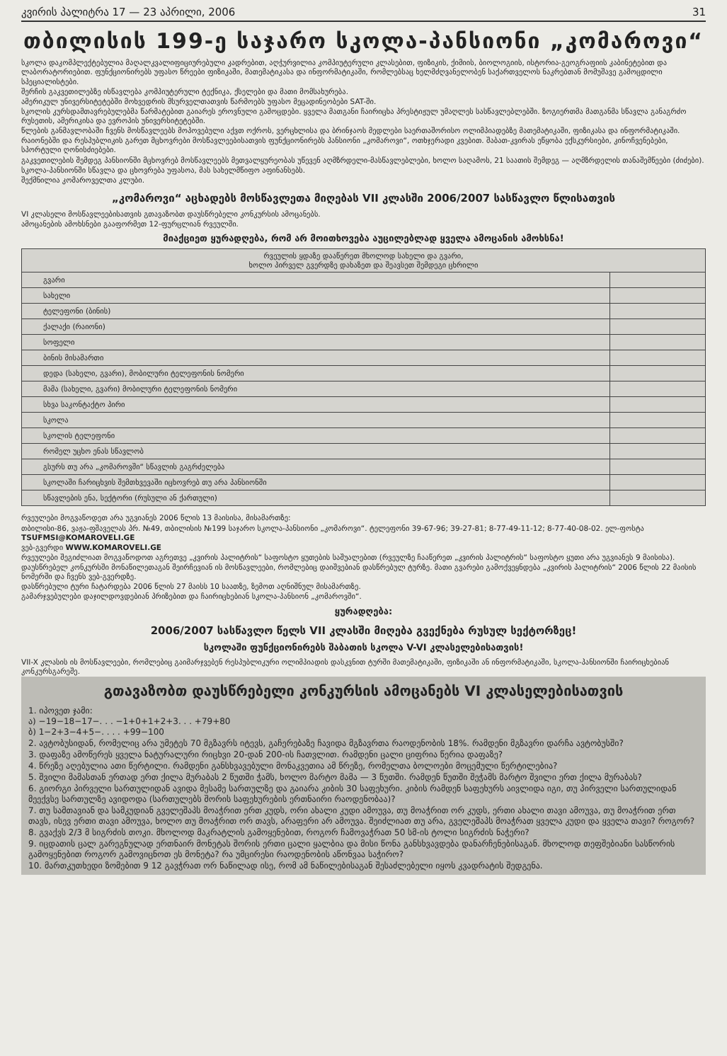კვირის პალიტრა 17 — 23 აპრილი, 2006 31
თბილისის 199-ე საჯარო სკოლა-პანსიონი „კომაროვი“
სკოლა დაკომპლექტებულია მაღალკვალიფიციურებული კადრებით, აღჭურვილია კომპიუტერული კლასებით, ფიზიკის, ქიმიის, ბიოლოგიის, ისტორია-გეოგრაფიის კაბინეტებით და ლაბორატორიებით. ფუნქციონირებს უფასო წრეები ფიზიკაში, მათემატიკასა და ინფორმატიკაში, რომლებსაც ხელმძღვანელობენ საქართველოს ნაკრებთან მომუშავე გამოცდილი სპეციალისტები.
შერჩის გაკვეთილებზე ისწავლება კომპიუტერული ტექნიკა, ქსელები და მათი მომსახურება.
ამერიკულ უნივერსიტეტებში მოხვედრის მსურველთათვის წარმოებს უფასო მეცადინეობები SAT-ში.
სკოლის კურსდამთავრებულებმა წარმატებით გაიარეს ეროვნული გამოცდები. ყველა მათგანი ჩაირიცხა პრესტიჟულ უმაღლეს სასწავლებლებში. ზოგიერთმა მათგანმა სწავლა განაგრძო რუსეთის, ამერიკისა და ევროპის უნივერსიტეტებში.
წლების განმავლობაში ჩვენს მოსწავლეებს მოპოვებული აქვთ ოქროს, ვერცხლისა და ბრინჯაოს მედლები საერთაშორისო ოლიმპიადებზე მათემატიკაში, ფიზიკასა და ინფორმატიკაში.
რაიონებში და რესპუბლიკის გარეთ მცხოვრები მოსწავლეებისათვის ფუნქციონირებს პანსიონი „კომაროვი“, ოთხჯერადი კვებით. შაბათ-კვირას ეწყობა ექსკურსიები, კინოჩვენებები, სპორტული ღონისძიებები.
გაკვეთილების შემდეგ პანსიონში მცხოვრებ მოსწავლეებს მეთვალყურეობას უწევენ აღმზრდელი-მასწავლებლები, ხოლო საღამოს, 21 საათის შემდეგ — აღმზრდელის თანაშემწეები (ძიძები).
სკოლა-პანსიონში სწავლა და ცხოვრება უფასოა, მას სახელმწიფო აფინანსებს.
შექმნილია კომაროველთა კლუბი.
„კომაროვი“ აცხადებს მოსწავლეთა მიღებას VII კლასში 2006/2007 სასწავლო წლისათვის
VI კლასელი მოსწავლეებისათვის გთავაზობთ დაუსწრებელი კონკურსის ამოცანებს.
ამოცანების ამოხსნები გააფორმეთ 12-ფურცლიან რვეულში.
მიაქციეთ ყურადღება, რომ არ მოითხოვება აუცილებლად ყველა ამოცანის ამოხსნა!
| რვეულის ყდაზე დააწერეთ მხოლოდ სახელი და გვარი, ხოლო პირველ გვერდზე დახაზეთ და შეავსეთ შემდეგი ცხრილი | |
| გვარი | |
| სახელი | |
| ტელეფონი (ბინის) | |
| ქალაქი (რაიონი) | |
| სოფელი | |
| ბინის მისამართი | |
| დედა (სახელი, გვარი), მობილური ტელეფონის ნომერი | |
| მამა (სახელი, გვარი) მობილური ტელეფონის ნომერი | |
| სხვა საკონტაქტო პირი | |
| სკოლა | |
| სკოლის ტელეფონი | |
| რომელ უცხო ენას სწავლობ | |
| გსურს თუ არა „კომაროვში“ სწავლის გაგრძელება | |
| სკოლაში ჩარიცხვის შემთხვევაში იცხოვრებ თუ არა პანსიონში | |
| სწავლების ენა, სექტორი (რუსული ან ქართული) | |
რვეულები მოგვაწოდეთ არა უგვიანეს 2006 წლის 13 მაისისა, მისამართზე:
თბილისი-86, ვაჟა-ფშაველას პრ. №49, თბილისის №199 საჯარო სკოლა-პანსიონი „კომაროვი“. ტელეფონი 39-67-96; 39-27-81; 8-77-49-11-12; 8-77-40-08-02. ელ-ფოსტა TSUFMSI@KOMAROVELI.GE
ვებ-გვერდი WWW.KOMAROVELI.GE
რვეულები შეგიძლიათ მოგვაწოდოთ აგრეთვე „კვირის პალიტრის“ საფოსტო ყუთების საშუალებით (რვეულზე ჩააწერეთ „კვირის პალიტრის“ საფოსტო ყუთი არა უგვიანეს 9 მაისისა).
დაუსწრებელ კონკურსში მონაწილეთაგან შეირჩევიან ის მოსწავლეები, რომლებიც დაიშვებიან დასწრებულ ტურზე. მათი გვარები გამოქვეყნდება „კვირის პალიტრის“ 2006 წლის 22 მაისის ნომერში და ჩვენს ვებ-გვერდზე.
დასწრებული ტური ჩატარდება 2006 წლის 27 მაისს 10 საათზე, ზემოთ აღნიშნულ მისამართზე.
გამარჯვებულები დაჯილდოვდებიან პრიზებით და ჩაირიცხებიან სკოლა-პანსიონ „კომაროვში“.
ყურადღება:
2006/2007 სასწავლო წელს VII კლასში მიღება გვექნება რუსულ სექტორზეც!
სკოლაში ფუნქციონირებს შაბათის სკოლა V-VI კლასელებისათვის!
VII-X კლასის ის მოსწავლეები, რომლებიც გაიმარჯვებენ რესპუბლიკური ოლიმპიადის დასკვნით ტურში მათემატიკაში, ფიზიკაში ან ინფორმატიკაში, სკოლა-პანსიონში ჩაირიცხებიან კონკურსგარეშე.
გთავაზობთ დაუსწრებელი კონკურსის ამოცანებს VI კლასელებისათვის
1. იპოვეთ ჯამი:
ა) −19−18−17−. . . −1+0+1+2+3. . . +79+80
ბ) 1−2+3−4+5−. . . . +99−100
2. ავტობუსიდან, რომელიც არა უმეტეს 70 მგზავრს იტევს, გაჩერებაზე ჩავიდა მგზავრთა რაოდენობის 18%. რამდენი მგზავრი დარჩა ავტობუსში?
3. დაფაზე ამოწერეს ყველა ნატურალური რიცხვი 20-დან 200-ის ჩათვლით. რამდენი ცალი ციფრია წერია დაფაზე?
4. წრეზე აღებულია ათი წერტილი. რამდენი განსხვავებული მონაკვეთია ამ წრეზე, რომელთა ბოლოები მოცემული წერტილებია?
5. შვილი მამასთან ერთად ერთ ქილა მურაბას 2 წუთში ჭამს, ხოლო მარტო მამა — 3 წუთში. რამდენ წუთში შეჭამს მარტო შვილი ერთ ქილა მურაბას?
6. გიორგი პირველი სართულიდან ავიდა მესამე სართულზე და გაიარა კიბის 30 საფეხური. კიბის რამდენ საფეხურს აივლიდა იგი, თუ პირველი სართულიდან მეექვსე სართულზე ავიდოდა (სართულებს შორის საფეხურების ერთნაირი რაოდენობაა)?
7. თუ სამთავიან და სამკუდიან გველეშაპს მოაჭრით ერთ კუდს, ორი ახალი კუდი ამოუვა, თუ მოაჭრით ორ კუდს, ერთი ახალი თავი ამოუვა, თუ მოაჭრით ერთ თავს, ისევ ერთი თავი ამოუვა, ხოლო თუ მოაჭრით ორ თავს, არაფერი არ ამოუვა. შეიძლიათ თუ არა, გველეშაპს მოაჭრათ ყველა კუდი და ყველა თავი? როგორ?
8. გვაქვს 2/3 მ სიგრძის თოკი. მხოლოდ მაკრატლის გამოყენებით, როგორ ჩამოვაჭრათ 50 სმ-ის ტოლი სიგრძის ნაჭერი?
9. იცდათის ცალ გარეგნულად ერთნაირ მონეტას შორის ერთი ცალი ყალბია და მისი წონა განსხვავდება დანარჩენებისაგან. მხოლოდ თეფშებიანი სასწორის გამოყენებით როგორ გამოვიცნოთ ეს მონეტა? რა უმცირესი რაოდენობის აწონვაა საჭირო?
10. მართკუთხედი ზომებით 9 12 გავჭრათ ორ ნაწილად ისე, რომ ამ ნაწილებისაგან შესაძლებელი იყოს კვადრატის შედგენა.